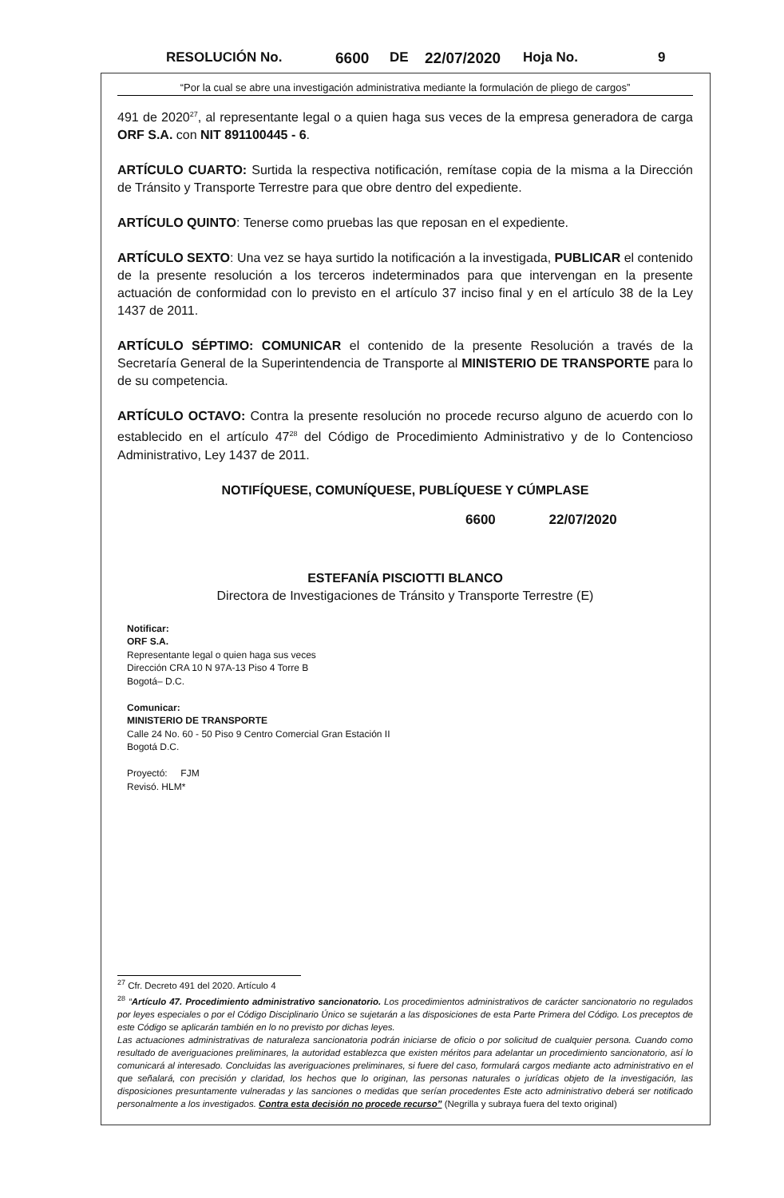RESOLUCIÓN No. 6600 DE 22/07/2020 Hoja No. 9
“Por la cual se abre una investigación administrativa mediante la formulación de pliego de cargos”
491 de 2020<sup>27</sup>, al representante legal o a quien haga sus veces de la empresa generadora de carga ORF S.A. con NIT 891100445 - 6.
ARTÍCULO CUARTO: Surtida la respectiva notificación, remítase copia de la misma a la Dirección de Tránsito y Transporte Terrestre para que obre dentro del expediente.
ARTÍCULO QUINTO: Tenerse como pruebas las que reposan en el expediente.
ARTÍCULO SEXTO: Una vez se haya surtido la notificación a la investigada, PUBLICAR el contenido de la presente resolución a los terceros indeterminados para que intervengan en la presente actuación de conformidad con lo previsto en el artículo 37 inciso final y en el artículo 38 de la Ley 1437 de 2011.
ARTÍCULO SÉPTIMO: COMUNICAR el contenido de la presente Resolución a través de la Secretaría General de la Superintendencia de Transporte al MINISTERIO DE TRANSPORTE para lo de su competencia.
ARTÍCULO OCTAVO: Contra la presente resolución no procede recurso alguno de acuerdo con lo establecido en el artículo 47<sup>28</sup> del Código de Procedimiento Administrativo y de lo Contencioso Administrativo, Ley 1437 de 2011.
NOTIFÍQUESE, COMUNÍQUESE, PUBLÍQUESE Y CÚMPLASE
6600 22/07/2020
ESTEFANÍA PISCIOTTI BLANCO
Directora de Investigaciones de Tránsito y Transporte Terrestre (E)
Notificar:
ORF S.A.
Representante legal o quien haga sus veces
Dirección CRA 10 N 97A-13 Piso 4 Torre B
Bogotá– D.C.
Comunicar:
MINISTERIO DE TRANSPORTE
Calle 24 No. 60 - 50 Piso 9 Centro Comercial Gran Estación II
Bogotá D.C.
Proyectó: FJM
Revisó. HLM*
<sup>27</sup> Cfr. Decreto 491 del 2020. Artículo 4
<sup>28</sup> “Artículo 47. Procedimiento administrativo sancionatorio. Los procedimientos administrativos de carácter sancionatorio no regulados por leyes especiales o por el Código Disciplinario Único se sujetarán a las disposiciones de esta Parte Primera del Código. Los preceptos de este Código se aplicarán también en lo no previsto por dichas leyes.
Las actuaciones administrativas de naturaleza sancionatoria podrán iniciarse de oficio o por solicitud de cualquier persona. Cuando como resultado de averiguaciones preliminares, la autoridad establezca que existen méritos para adelantar un procedimiento sancionatorio, así lo comunicará al interesado. Concluidas las averiguaciones preliminares, si fuere del caso, formulará cargos mediante acto administrativo en el que señalará, con precisión y claridad, los hechos que lo originan, las personas naturales o jurídicas objeto de la investigación, las disposiciones presuntamente vulneradas y las sanciones o medidas que serían procedentes Este acto administrativo deberá ser notificado personalmente a los investigados. Contra esta decisión no procede recurso” (Negrilla y subraya fuera del texto original)